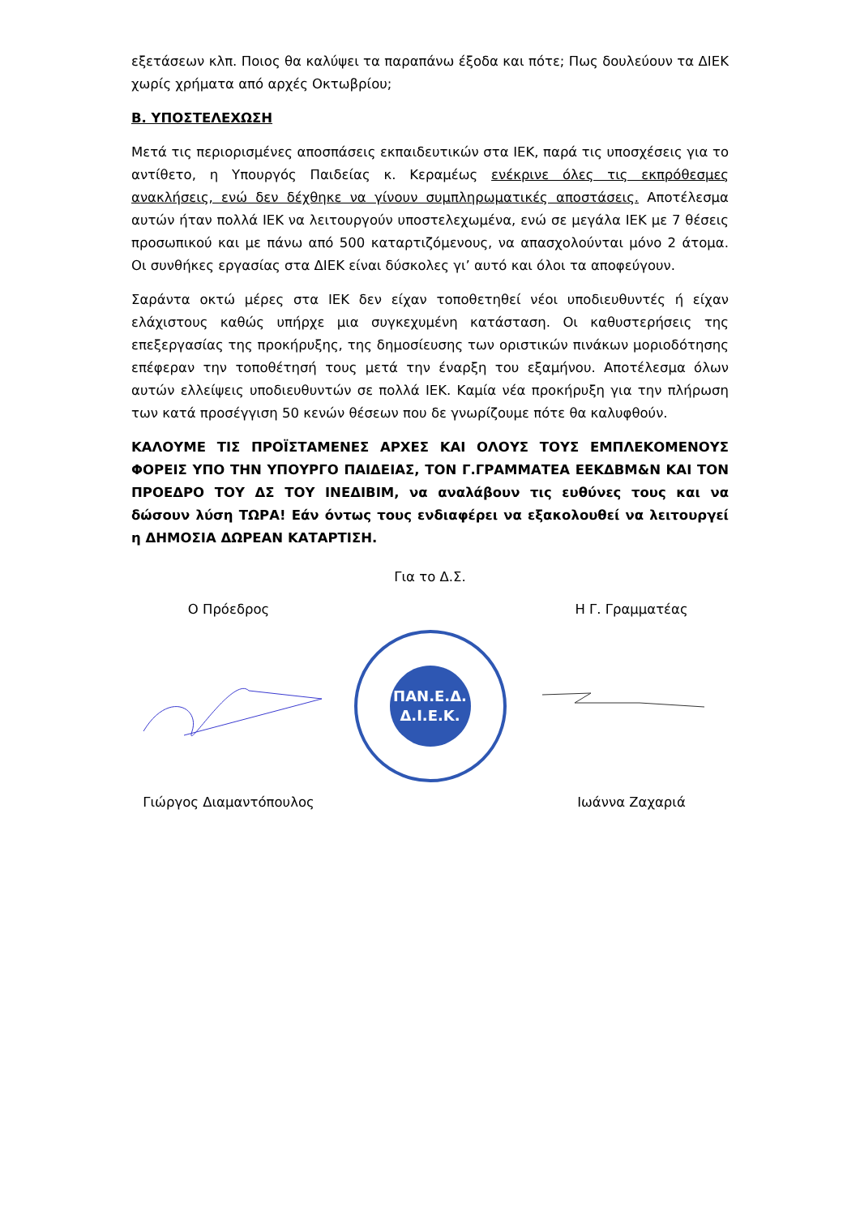εξετάσεων κλπ. Ποιος θα καλύψει τα παραπάνω έξοδα και πότε; Πως δουλεύουν τα ΔΙΕΚ χωρίς χρήματα από αρχές Οκτωβρίου;
Β. ΥΠΟΣΤΕΛΕΧΩΣΗ
Μετά τις περιορισμένες αποσπάσεις εκπαιδευτικών στα ΙΕΚ, παρά τις υποσχέσεις για το αντίθετο, η Υπουργός Παιδείας κ. Κεραμέως ενέκρινε όλες τις εκπρόθεσμες ανακλήσεις, ενώ δεν δέχθηκε να γίνουν συμπληρωματικές αποστάσεις. Αποτέλεσμα αυτών ήταν πολλά ΙΕΚ να λειτουργούν υποστελεχωμένα, ενώ σε μεγάλα ΙΕΚ με 7 θέσεις προσωπικού και με πάνω από 500 καταρτιζόμενους, να απασχολούνται μόνο 2 άτομα. Οι συνθήκες εργασίας στα ΔΙΕΚ είναι δύσκολες γι’ αυτό και όλοι τα αποφεύγουν.
Σαράντα οκτώ μέρες στα ΙΕΚ δεν είχαν τοποθετηθεί νέοι υποδιευθυντές ή είχαν ελάχιστους καθώς υπήρχε μια συγκεχυμένη κατάσταση. Οι καθυστερήσεις της επεξεργασίας της προκήρυξης, της δημοσίευσης των οριστικών πινάκων μοριοδότησης επέφεραν την τοποθέτησή τους μετά την έναρξη του εξαμήνου. Αποτέλεσμα όλων αυτών ελλείψεις υποδιευθυντών σε πολλά ΙΕΚ. Καμία νέα προκήρυξη για την πλήρωση των κατά προσέγγιση 50 κενών θέσεων που δε γνωρίζουμε πότε θα καλυφθούν.
ΚΑΛΟΥΜΕ ΤΙΣ ΠΡΟΪΣΤΑΜΕΝΕΣ ΑΡΧΕΣ ΚΑΙ ΟΛΟΥΣ ΤΟΥΣ ΕΜΠΛΕΚΟΜΕΝΟΥΣ ΦΟΡΕΙΣ ΥΠΟ ΤΗΝ ΥΠΟΥΡΓΟ ΠΑΙΔΕΙΑΣ, ΤΟΝ Γ.ΓΡΑΜΜΑΤΕΑ ΕΕΚΔΒΜ&Ν ΚΑΙ ΤΟΝ ΠΡΟΕΔΡΟ ΤΟΥ ΔΣ ΤΟΥ ΙΝΕΔΙΒΙΜ, να αναλάβουν τις ευθύνες τους και να δώσουν λύση ΤΩΡΑ! Εάν όντως τους ενδιαφέρει να εξακολουθεί να λειτουργεί η ΔΗΜΟΣΙΑ ΔΩΡΕΑΝ ΚΑΤΑΡΤΙΣΗ.
Για το Δ.Σ.
Ο Πρόεδρος Η Γ. Γραμματέας
ΠΑΝ.Ε.Δ.
Δ.Ι.Ε.Κ.
Γιώργος Διαμαντόπουλος Ιωάννα Ζαχαριά